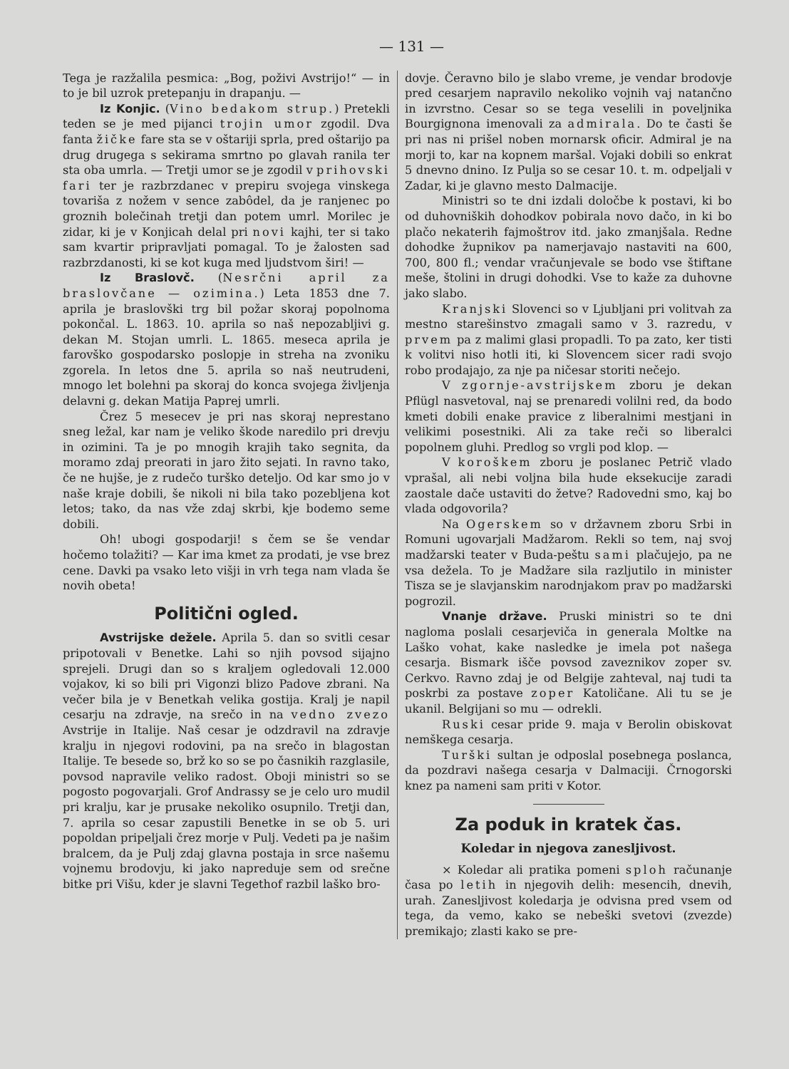— 131 —
Tega je razžalila pesmica: „Bog, poživi Avstrijo!“ — in to je bil uzrok pretepanju in drapanju. —
Iz Konjic. (Vino bedakom strup.) Pretekli teden se je med pijanci trojin umor zgodil. Dva fanta žičke fare sta se v oštariji sprla, pred oštarijo pa drug drugega s sekirama smrtno po glavah ranila ter sta oba umrla. — Tretji umor se je zgodil v prihovski fari ter je razbrzdanec v prepiru svojega vinskega tovariša z nožem v sence zabôdel, da je ranjenec po groznih bolečinah tretji dan potem umrl. Morilec je zidar, ki je v Konjicah delal pri novi kajhi, ter si tako sam kvartir pripravljati pomagal. To je žalosten sad razbrzdanosti, ki se kot kuga med ljudstvom širi! —
Iz Braslovč. (Nesrčni april za braslovčane — ozimina.) Leta 1853 dne 7. aprila je braslovški trg bil požar skoraj popolnoma pokončal. L. 1863. 10. aprila so naš nepozabljivi g. dekan M. Stojan umrli. L. 1865. meseca aprila je farovško gospodarsko poslopje in streha na zvoniku zgorela. In letos dne 5. aprila so naš neutrudeni, mnogo let bolehni pa skoraj do konca svojega življenja delavni g. dekan Matija Paprej umrli.
Črez 5 mesecev je pri nas skoraj neprestano sneg ležal, kar nam je veliko škode naredilo pri drevju in ozimini. Ta je po mnogih krajih tako segnita, da moramo zdaj preorati in jaro žito sejati. In ravno tako, če ne hujše, je z rudečo turško deteljo. Od kar smo jo v naše kraje dobili, še nikoli ni bila tako pozebljena kot letos; tako, da nas vže zdaj skrbi, kje bodemo seme dobili.
Oh! ubogi gospodarji! s čem se še vendar hočemo tolažiti? — Kar ima kmet za prodati, je vse brez cene. Davki pa vsako leto višji in vrh tega nam vlada še novih obeta!
Politični ogled.
Avstrijske dežele. Aprila 5. dan so svitli cesar pripotovali v Benetke. Lahi so njih povsod sijajno sprejeli. Drugi dan so s kraljem ogledovali 12.000 vojakov, ki so bili pri Vigonzi blizo Padove zbrani. Na večer bila je v Benetkah velika gostija. Kralj je napil cesarju na zdravje, na srečo in na vedno zvezo Avstrije in Italije. Naš cesar je odzdravil na zdravje kralju in njegovi rodovini, pa na srečo in blagostan Italije. Te besede so, brž ko so se po časnikih razglasile, povsod napravile veliko radost. Oboji ministri so se pogosto pogovarjali. Grof Andrassy se je celo uro mudil pri kralju, kar je prusake nekoliko osupnilo. Tretji dan, 7. aprila so cesar zapustili Benetke in se ob 5. uri popoldan pripeljali črez morje v Pulj. Vedeti pa je našim bralcem, da je Pulj zdaj glavna postaja in srce našemu vojnemu brodovju, ki jako napreduje sem od srečne bitke pri Višu, kder je slavni Tegethof razbil laško bro-
dovje. Čeravno bilo je slabo vreme, je vendar brodovje pred cesarjem napravilo nekoliko vojnih vaj natančno in izvrstno. Cesar so se tega veselili in poveljnika Bourgignona imenovali za admirala. Do te časti še pri nas ni prišel noben mornarsk oficir. Admiral je na morji to, kar na kopnem maršal. Vojaki dobili so enkrat 5 dnevno dnino. Iz Pulja so se cesar 10. t. m. odpeljali v Zadar, ki je glavno mesto Dalmacije.
Ministri so te dni izdali določbe k postavi, ki bo od duhovniških dohodkov pobirala novo dačo, in ki bo plačo nekaterih fajmoštrov itd. jako zmanjšala. Redne dohodke župnikov pa namerjavajo nastaviti na 600, 700, 800 fl.; vendar vračunjevale se bodo vse štiftane meše, štolini in drugi dohodki. Vse to kaže za duhovne jako slabo.
Kranjski Slovenci so v Ljubljani pri volitvah za mestno starešinstvo zmagali samo v 3. razredu, v prvem pa z malimi glasi propadli. To pa zato, ker tisti k volitvi niso hotli iti, ki Slovencem sicer radi svojo robo prodajajo, za nje pa ničesar storiti nečejo.
V zgornje-avstrijskem zboru je dekan Pflügl nasvetoval, naj se prenaredi volilni red, da bodo kmeti dobili enake pravice z liberalnimi mestjani in velikimi posestniki. Ali za take reči so liberalci popolnem gluhi. Predlog so vrgli pod klop. —
V koroškem zboru je poslanec Petrič vlado vprašal, ali nebi voljna bila hude eksekucije zaradi zaostale dače ustaviti do žetve? Radovedni smo, kaj bo vlada odgovorila?
Na Ogerskem so v državnem zboru Srbi in Romuni ugovarjali Madžarom. Rekli so tem, naj svoj madžarski teater v Buda-peštu sami plačujejo, pa ne vsa dežela. To je Madžare sila razljutilo in minister Tisza se je slavjanskim narodnjakom prav po madžarski pogrozil.
Vnanje države. Pruski ministri so te dni nagloma poslali cesarjeviča in generala Moltke na Laško vohat, kake nasledke je imela pot našega cesarja. Bismark išče povsod zaveznikov zoper sv. Cerkvo. Ravno zdaj je od Belgije zahteval, naj tudi ta poskrbi za postave zoper Katoličane. Ali tu se je ukanil. Belgijani so mu — odrekli.
Ruski cesar pride 9. maja v Berolin obiskovat nemškega cesarja.
Turški sultan je odposlal posebnega poslanca, da pozdravi našega cesarja v Dalmaciji. Črnogorski knez pa nameni sam priti v Kotor.
Za poduk in kratek čas.
Koledar in njegova zanesljivost.
× Koledar ali pratika pomeni sploh računanje časa po letih in njegovih delih: mesencih, dnevih, urah. Zanesljivost koledarja je odvisna pred vsem od tega, da vemo, kako se nebeški svetovi (zvezde) premikajo; zlasti kako se pre-